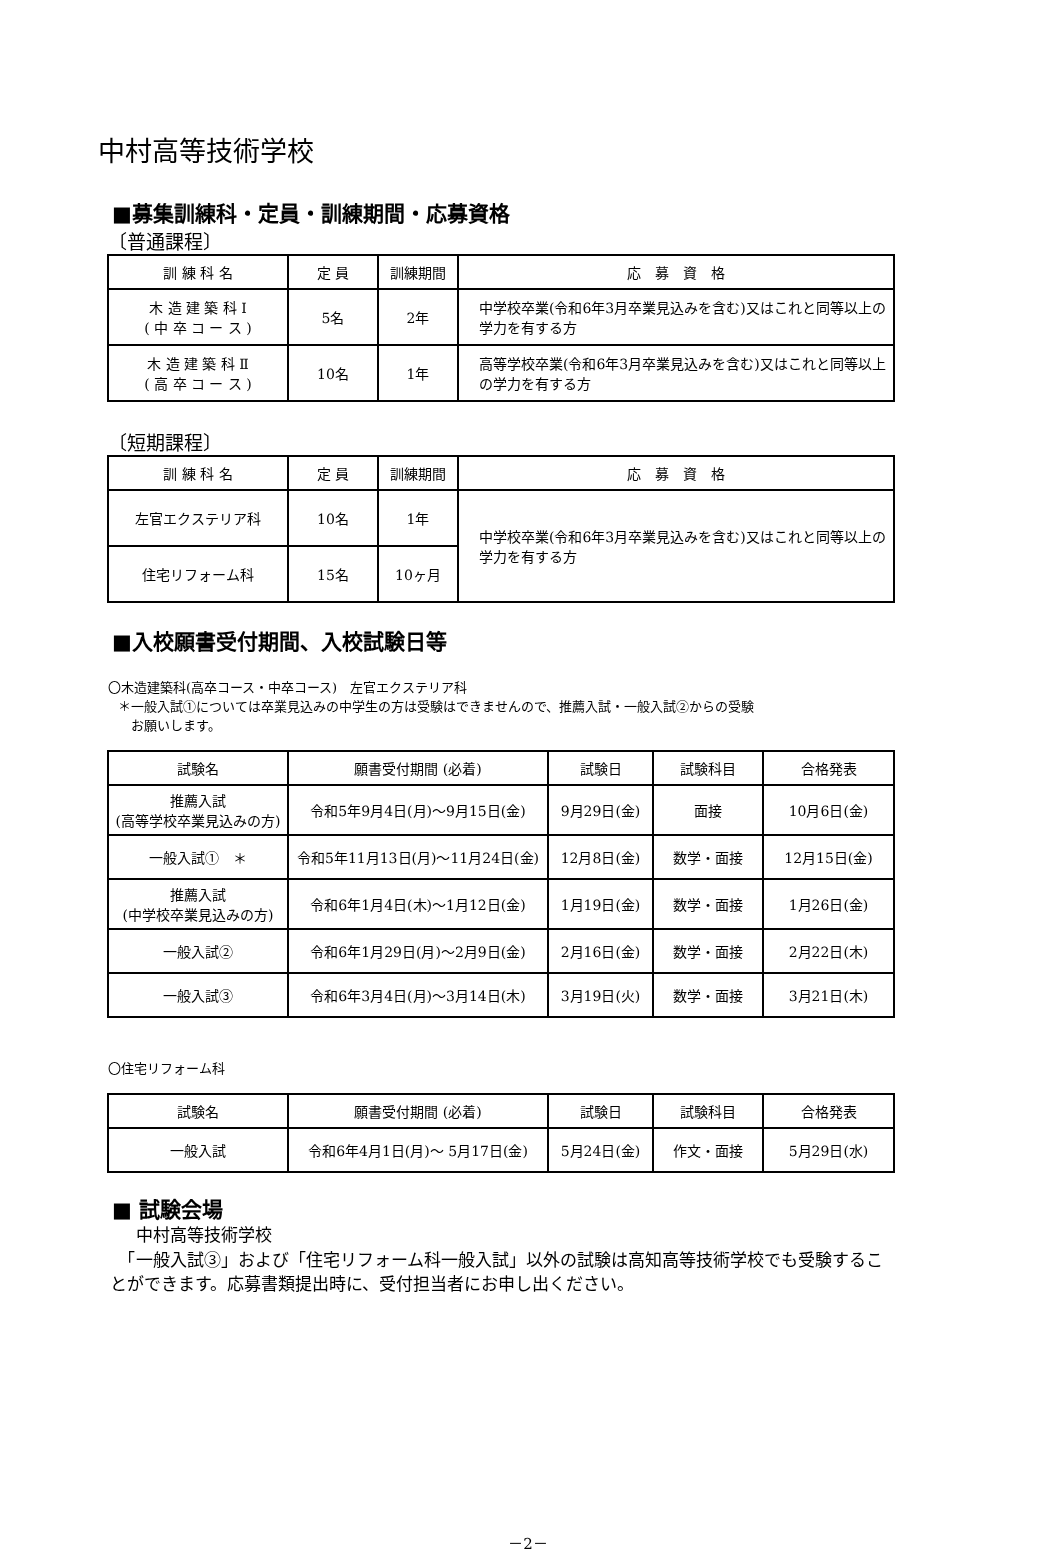中村高等技術学校
■募集訓練科・定員・訓練期間・応募資格
〔普通課程〕
| 訓 練 科 名 | 定 員 | 訓練期間 | 応 募 資 格 |
| --- | --- | --- | --- |
| 木 造 建 築 科 Ⅰ ( 中 卒 コ ー ス ) | 5名 | 2年 | 中学校卒業(令和6年3月卒業見込みを含む)又はこれと同等以上の学力を有する方 |
| 木 造 建 築 科 Ⅱ ( 高 卒 コ ー ス ) | 10名 | 1年 | 高等学校卒業(令和6年3月卒業見込みを含む)又はこれと同等以上の学力を有する方 |
〔短期課程〕
| 訓 練 科 名 | 定 員 | 訓練期間 | 応 募 資 格 |
| --- | --- | --- | --- |
| 左官エクステリア科 | 10名 | 1年 | 中学校卒業(令和6年3月卒業見込みを含む)又はこれと同等以上の学力を有する方 |
| 住宅リフォーム科 | 15名 | 10ヶ月 | |
■入校願書受付期間、入校試験日等
〇木造建築科(高卒コース・中卒コース)　左官エクステリア科
＊一般入試①については卒業見込みの中学生の方は受験はできませんので、推薦入試・一般入試②からの受験
　お願いします。
| 試験名 | 願書受付期間 (必着) | 試験日 | 試験科目 | 合格発表 |
| --- | --- | --- | --- | --- |
| 推薦入試 (高等学校卒業見込みの方) | 令和5年9月4日(月)～9月15日(金) | 9月29日(金) | 面接 | 10月6日(金) |
| 一般入試① ＊ | 令和5年11月13日(月)～11月24日(金) | 12月8日(金) | 数学・面接 | 12月15日(金) |
| 推薦入試 (中学校卒業見込みの方) | 令和6年1月4日(木)～1月12日(金) | 1月19日(金) | 数学・面接 | 1月26日(金) |
| 一般入試② | 令和6年1月29日(月)～2月9日(金) | 2月16日(金) | 数学・面接 | 2月22日(木) |
| 一般入試③ | 令和6年3月4日(月)～3月14日(木) | 3月19日(火) | 数学・面接 | 3月21日(木) |
〇住宅リフォーム科
| 試験名 | 願書受付期間 (必着) | 試験日 | 試験科目 | 合格発表 |
| --- | --- | --- | --- | --- |
| 一般入試 | 令和6年4月1日(月)～ 5月17日(金) | 5月24日(金) | 作文・面接 | 5月29日(水) |
■ 試験会場
中村高等技術学校
　「一般入試③」および「住宅リフォーム科一般入試」以外の試験は高知高等技術学校でも受験することができます。応募書類提出時に、受付担当者にお申し出ください。
－2－